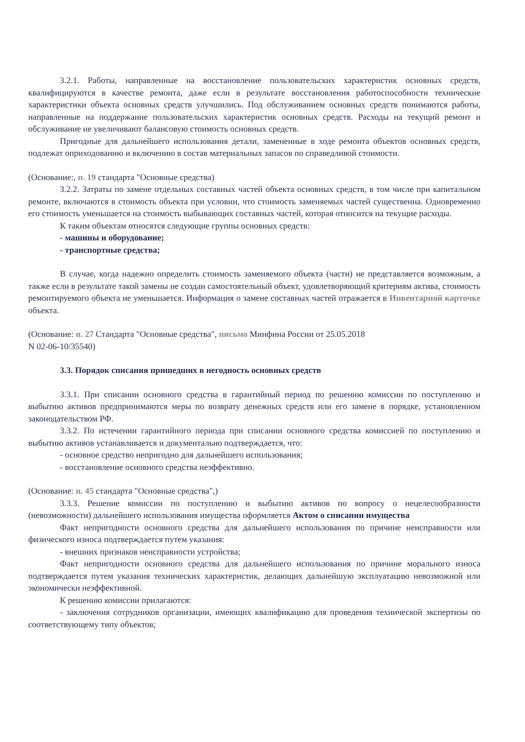3.2.1. Работы, направленные на восстановление пользовательских характеристик основных средств, квалифицируются в качестве ремонта, даже если в результате восстановления работоспособности технические характеристики объекта основных средств улучшились. Под обслуживанием основных средств понимаются работы, направленные на поддержание пользовательских характеристик основных средств. Расходы на текущий ремонт и обслуживание не увеличивают балансовую стоимость основных средств.
Пригодные для дальнейшего использования детали, замененные в ходе ремонта объектов основных средств, подлежат оприходованию и включению в состав материальных запасов по справедливой стоимости.
(Основание:, п. 19 стандарта "Основные средства)
3.2.2. Затраты по замене отдельных составных частей объекта основных средств, в том числе при капитальном ремонте, включаются в стоимость объекта при условии, что стоимость заменяемых частей существенна. Одновременно его стоимость уменьшается на стоимость выбывающих составных частей, которая относится на текущие расходы.
К таким объектам относятся следующие группы основных средств:
- машины и оборудование;
- транспортные средства;
В случае, когда надежно определить стоимость заменяемого объекта (части) не представляется возможным, а также если в результате такой замены не создан самостоятельный объект, удовлетворяющий критериям актива, стоимость ремонтируемого объекта не уменьшается. Информация о замене составных частей отражается в Инвентарной карточке объекта.
(Основание: п. 27 Стандарта "Основные средства", письмо Минфина России от 25.05.2018
N 02-06-10/35540)
3.3. Порядок списания пришедших в негодность основных средств
3.3.1. При списании основного средства в гарантийный период по решению комиссии по поступлению и выбытию активов предпринимаются меры по возврату денежных средств или его замене в порядке, установленном законодательством РФ.
3.3.2. По истечении гарантийного периода при списании основного средства комиссией по поступлению и выбытию активов устанавливается и документально подтверждается, что:
- основное средство непригодно для дальнейшего использования;
- восстановление основного средства неэффективно.
(Основание: п. 45 стандарта "Основные средства",)
3.3.3. Решение комиссии по поступлению и выбытию активов по вопросу о нецелесообразности (невозможности) дальнейшего использования имущества оформляется Актом о списании имущества
Факт непригодности основного средства для дальнейшего использования по причине неисправности или физического износа подтверждается путем указания:
- внешних признаков неисправности устройства;
Факт непригодности основного средства для дальнейшего использования по причине морального износа подтверждается путем указания технических характеристик, делающих дальнейшую эксплуатацию невозможной или экономически неэффективной.
К решению комиссии прилагаются:
- заключения сотрудников организации, имеющих квалификацию для проведения технической экспертизы по соответствующему типу объектов;